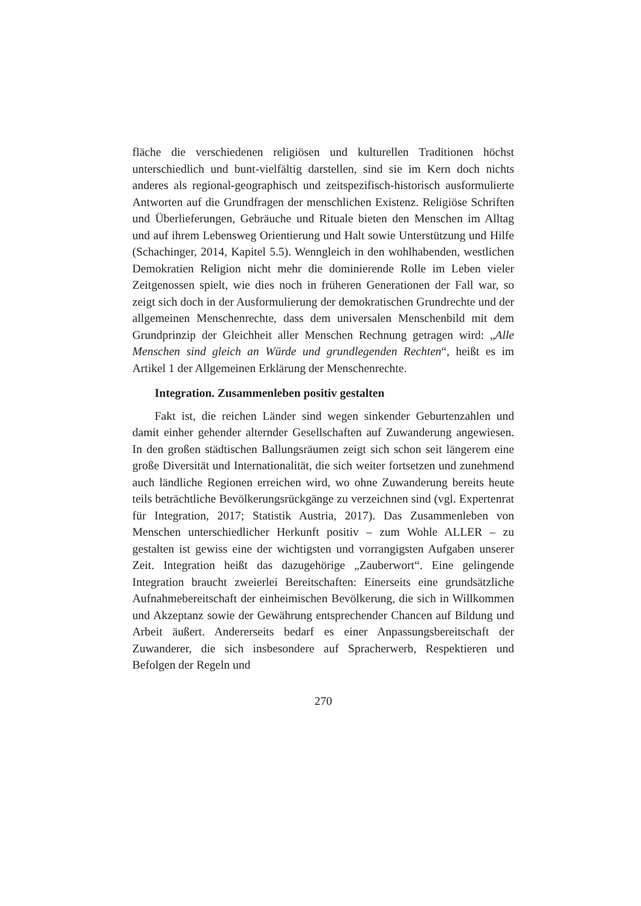fläche die verschiedenen religiösen und kulturellen Traditionen höchst unterschiedlich und bunt-vielfältig darstellen, sind sie im Kern doch nichts anderes als regional-geographisch und zeitspezifisch-historisch ausformulierte Antworten auf die Grundfragen der menschlichen Existenz. Religiöse Schriften und Überlieferungen, Gebräuche und Rituale bieten den Menschen im Alltag und auf ihrem Lebensweg Orientierung und Halt sowie Unterstützung und Hilfe (Schachinger, 2014, Kapitel 5.5). Wenngleich in den wohlhabenden, westlichen Demokratien Religion nicht mehr die dominierende Rolle im Leben vieler Zeitgenossen spielt, wie dies noch in früheren Generationen der Fall war, so zeigt sich doch in der Ausformulierung der demokratischen Grundrechte und der allgemeinen Menschenrechte, dass dem universalen Menschenbild mit dem Grundprinzip der Gleichheit aller Menschen Rechnung getragen wird: „Alle Menschen sind gleich an Würde und grundlegenden Rechten“, heißt es im Artikel 1 der Allgemeinen Erklärung der Menschenrechte.
Integration. Zusammenleben positiv gestalten
Fakt ist, die reichen Länder sind wegen sinkender Geburtenzahlen und damit einher gehender alternder Gesellschaften auf Zuwanderung angewiesen. In den großen städtischen Ballungsräumen zeigt sich schon seit längerem eine große Diversität und Internationalität, die sich weiter fortsetzen und zunehmend auch ländliche Regionen erreichen wird, wo ohne Zuwanderung bereits heute teils beträchtliche Bevölkerungsrückgänge zu verzeichnen sind (vgl. Expertenrat für Integration, 2017; Statistik Austria, 2017). Das Zusammenleben von Menschen unterschiedlicher Herkunft positiv – zum Wohle ALLER – zu gestalten ist gewiss eine der wichtigsten und vorrangigsten Aufgaben unserer Zeit. Integration heißt das dazugehörige „Zauberwort“. Eine gelingende Integration braucht zweierlei Bereitschaften: Einerseits eine grundsätzliche Aufnahmebereitschaft der einheimischen Bevölkerung, die sich in Willkommen und Akzeptanz sowie der Gewährung entsprechender Chancen auf Bildung und Arbeit äußert. Andererseits bedarf es einer Anpassungsbereitschaft der Zuwanderer, die sich insbesondere auf Spracherwerb, Respektieren und Befolgen der Regeln und
270